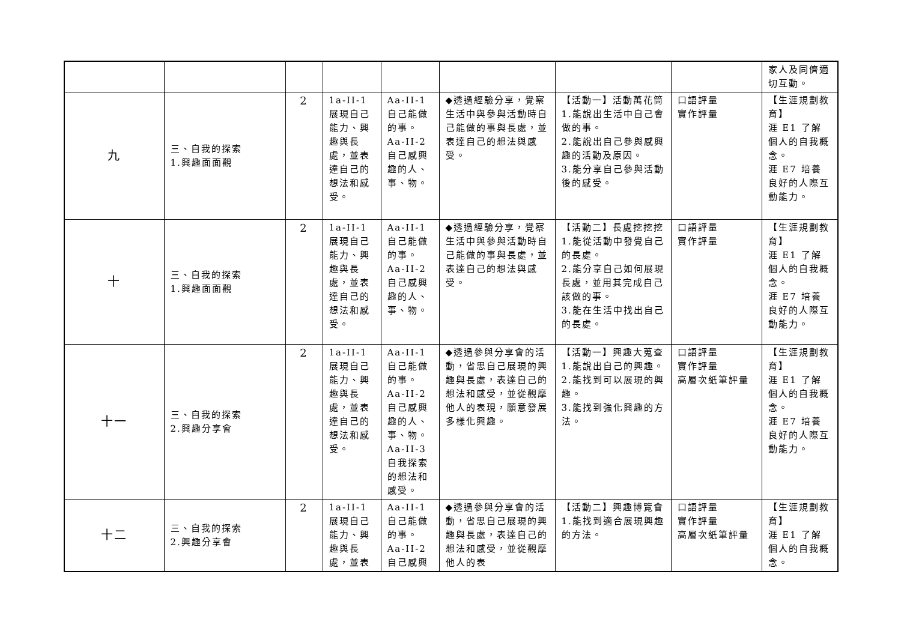| | | | | | | | | 家人及同儕適切互動。 |
| 九 | 三、自我的探索 1.興趣面面觀 | 2 | 1a-II-1 展現自己能力、興趣與長處，並表達自己的想法和感受。 | Aa-II-1 自己能做的事。 Aa-II-2 自己感興趣的人、事、物。 | ◆透過經驗分享，覺察生活中與參與活動時自己能做的事與長處，並表達自己的想法與感受。 | 【活動一】活動萬花筒 1.能說出生活中自己會做的事。 2.能說出自己參與感興趣的活動及原因。 3.能分享自己參與活動後的感受。 | 口語評量 實作評量 | 【生涯規劃教育】 涯 E1 了解個人的自我概念。 涯 E7 培養良好的人際互動能力。 |
| 十 | 三、自我的探索 1.興趣面面觀 | 2 | 1a-II-1 展現自己能力、興趣與長處，並表達自己的想法和感受。 | Aa-II-1 自己能做的事。 Aa-II-2 自己感興趣的人、事、物。 | ◆透過經驗分享，覺察生活中與參與活動時自己能做的事與長處，並表達自己的想法與感受。 | 【活動二】長處挖挖挖 1.能從活動中發覺自己的長處。 2.能分享自己如何展現長處，並用其完成自己該做的事。 3.能在生活中找出自己的長處。 | 口語評量 實作評量 | 【生涯規劃教育】 涯 E1 了解個人的自我概念。 涯 E7 培養良好的人際互動能力。 |
| 十一 | 三、自我的探索 2.興趣分享會 | 2 | 1a-II-1 展現自己能力、興趣與長處，並表達自己的想法和感受。 | Aa-II-1 自己能做的事。 Aa-II-2 自己感興趣的人、事、物。 Aa-II-3 自我探索的想法和感受。 | ◆透過參與分享會的活動，省思自己展現的興趣與長處，表達自己的想法和感受，並從觀摩他人的表現，願意發展多樣化興趣。 | 【活動一】興趣大蒐查 1.能說出自己的興趣。 2.能找到可以展現的興趣。 3.能找到強化興趣的方法。 | 口語評量 實作評量 高層次紙筆評量 | 【生涯規劃教育】 涯 E1 了解個人的自我概念。 涯 E7 培養良好的人際互動能力。 |
| 十二 | 三、自我的探索 2.興趣分享會 | 2 | 1a-II-1 展現自己能力、興趣與長處，並表 | Aa-II-1 自己能做的事。 Aa-II-2 自己感興 | ◆透過參與分享會的活動，省思自己展現的興趣與長處，表達自己的想法和感受，並從觀摩他人的表 | 【活動二】興趣博覽會 1.能找到適合展現興趣的方法。 | 口語評量 實作評量 高層次紙筆評量 | 【生涯規劃教育】 涯 E1 了解個人的自我概念。 |